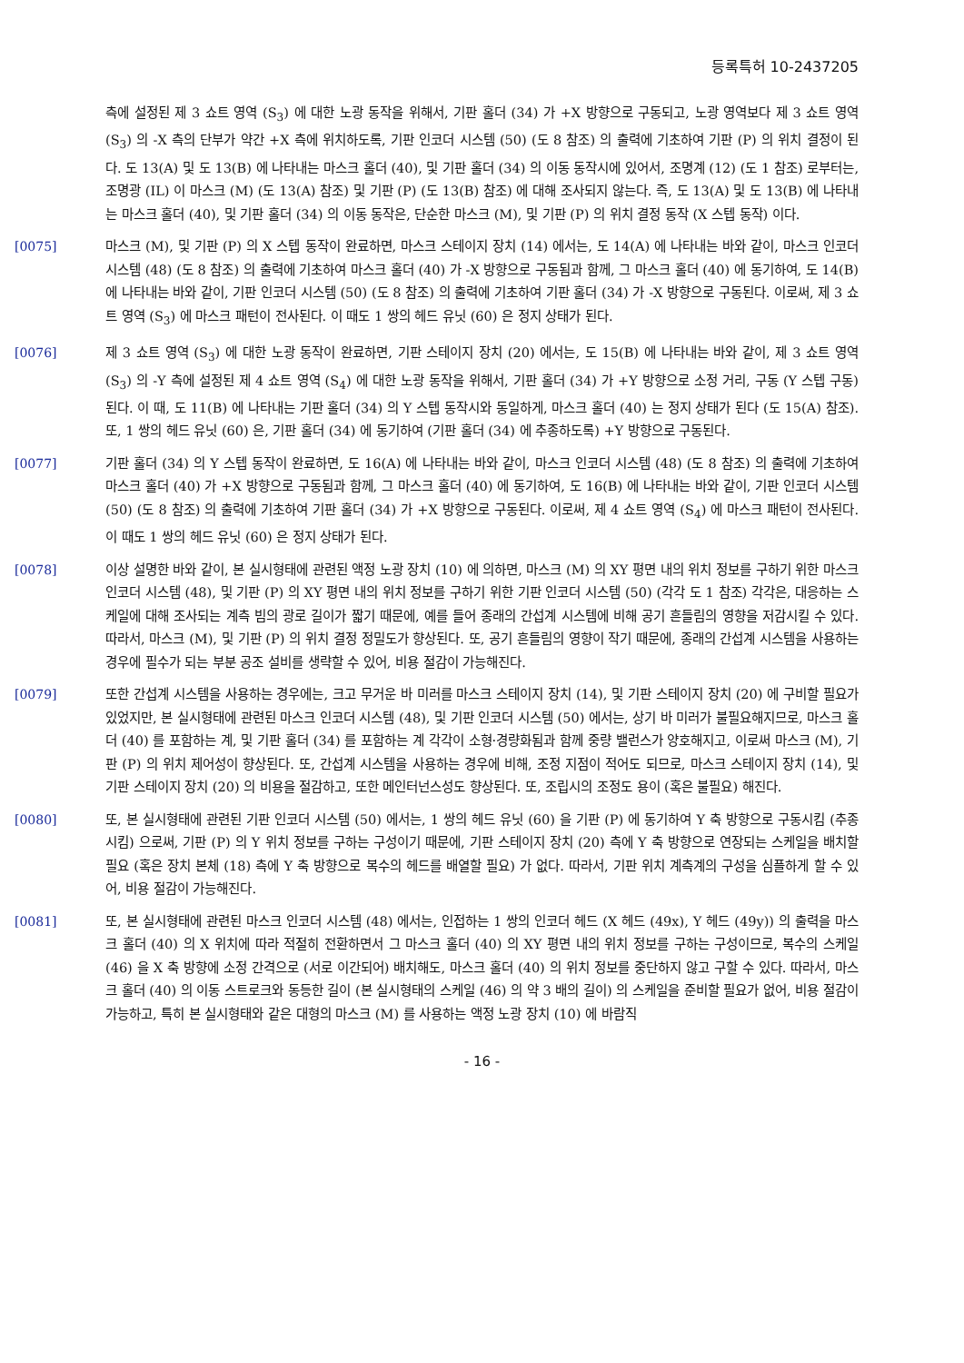등록특허 10-2437205
측에 설정된 제 3 쇼트 영역 (S<sub>3</sub>) 에 대한 노광 동작을 위해서, 기판 홀더 (34) 가 +X 방향으로 구동되고, 노광 영역보다 제 3 쇼트 영역 (S<sub>3</sub>) 의 -X 측의 단부가 약간 +X 측에 위치하도록, 기판 인코더 시스템 (50) (도 8 참조) 의 출력에 기초하여 기판 (P) 의 위치 결정이 된다. 도 13(A) 및 도 13(B) 에 나타내는 마스크 홀더 (40), 및 기판 홀더 (34) 의 이동 동작시에 있어서, 조명계 (12) (도 1 참조) 로부터는, 조명광 (IL) 이 마스크 (M) (도 13(A) 참조) 및 기판 (P) (도 13(B) 참조) 에 대해 조사되지 않는다. 즉, 도 13(A) 및 도 13(B) 에 나타내는 마스크 홀더 (40), 및 기판 홀더 (34) 의 이동 동작은, 단순한 마스크 (M), 및 기판 (P) 의 위치 결정 동작 (X 스텝 동작) 이다.
[0075] 마스크 (M), 및 기판 (P) 의 X 스텝 동작이 완료하면, 마스크 스테이지 장치 (14) 에서는, 도 14(A) 에 나타내는 바와 같이, 마스크 인코더 시스템 (48) (도 8 참조) 의 출력에 기초하여 마스크 홀더 (40) 가 -X 방향으로 구동됨과 함께, 그 마스크 홀더 (40) 에 동기하여, 도 14(B) 에 나타내는 바와 같이, 기판 인코더 시스템 (50) (도 8 참조) 의 출력에 기초하여 기판 홀더 (34) 가 -X 방향으로 구동된다. 이로써, 제 3 쇼트 영역 (S<sub>3</sub>) 에 마스크 패턴이 전사된다. 이 때도 1 쌍의 헤드 유닛 (60) 은 정지 상태가 된다.
[0076] 제 3 쇼트 영역 (S<sub>3</sub>) 에 대한 노광 동작이 완료하면, 기판 스테이지 장치 (20) 에서는, 도 15(B) 에 나타내는 바와 같이, 제 3 쇼트 영역 (S<sub>3</sub>) 의 -Y 측에 설정된 제 4 쇼트 영역 (S<sub>4</sub>) 에 대한 노광 동작을 위해서, 기판 홀더 (34) 가 +Y 방향으로 소정 거리, 구동 (Y 스텝 구동) 된다. 이 때, 도 11(B) 에 나타내는 기판 홀더 (34) 의 Y 스텝 동작시와 동일하게, 마스크 홀더 (40) 는 정지 상태가 된다 (도 15(A) 참조). 또, 1 쌍의 헤드 유닛 (60) 은, 기판 홀더 (34) 에 동기하여 (기판 홀더 (34) 에 추종하도록) +Y 방향으로 구동된다.
[0077] 기판 홀더 (34) 의 Y 스텝 동작이 완료하면, 도 16(A) 에 나타내는 바와 같이, 마스크 인코더 시스템 (48) (도 8 참조) 의 출력에 기초하여 마스크 홀더 (40) 가 +X 방향으로 구동됨과 함께, 그 마스크 홀더 (40) 에 동기하여, 도 16(B) 에 나타내는 바와 같이, 기판 인코더 시스템 (50) (도 8 참조) 의 출력에 기초하여 기판 홀더 (34) 가 +X 방향으로 구동된다. 이로써, 제 4 쇼트 영역 (S<sub>4</sub>) 에 마스크 패턴이 전사된다. 이 때도 1 쌍의 헤드 유닛 (60) 은 정지 상태가 된다.
[0078] 이상 설명한 바와 같이, 본 실시형태에 관련된 액정 노광 장치 (10) 에 의하면, 마스크 (M) 의 XY 평면 내의 위치 정보를 구하기 위한 마스크 인코더 시스템 (48), 및 기판 (P) 의 XY 평면 내의 위치 정보를 구하기 위한 기판 인코더 시스템 (50) (각각 도 1 참조) 각각은, 대응하는 스케일에 대해 조사되는 계측 빔의 광로 길이가 짧기 때문에, 예를 들어 종래의 간섭계 시스템에 비해 공기 흔들림의 영향을 저감시킬 수 있다. 따라서, 마스크 (M), 및 기판 (P) 의 위치 결정 정밀도가 향상된다. 또, 공기 흔들림의 영향이 작기 때문에, 종래의 간섭계 시스템을 사용하는 경우에 필수가 되는 부분 공조 설비를 생략할 수 있어, 비용 절감이 가능해진다.
[0079] 또한 간섭계 시스템을 사용하는 경우에는, 크고 무거운 바 미러를 마스크 스테이지 장치 (14), 및 기판 스테이지 장치 (20) 에 구비할 필요가 있었지만, 본 실시형태에 관련된 마스크 인코더 시스템 (48), 및 기판 인코더 시스템 (50) 에서는, 상기 바 미러가 불필요해지므로, 마스크 홀더 (40) 를 포함하는 계, 및 기판 홀더 (34) 를 포함하는 계 각각이 소형·경량화됨과 함께 중량 밸런스가 양호해지고, 이로써 마스크 (M), 기판 (P) 의 위치 제어성이 향상된다. 또, 간섭계 시스템을 사용하는 경우에 비해, 조정 지점이 적어도 되므로, 마스크 스테이지 장치 (14), 및 기판 스테이지 장치 (20) 의 비용을 절감하고, 또한 메인터넌스성도 향상된다. 또, 조립시의 조정도 용이 (혹은 불필요) 해진다.
[0080] 또, 본 실시형태에 관련된 기판 인코더 시스템 (50) 에서는, 1 쌍의 헤드 유닛 (60) 을 기판 (P) 에 동기하여 Y 축 방향으로 구동시킴 (추종시킴) 으로써, 기판 (P) 의 Y 위치 정보를 구하는 구성이기 때문에, 기판 스테이지 장치 (20) 측에 Y 축 방향으로 연장되는 스케일을 배치할 필요 (혹은 장치 본체 (18) 측에 Y 축 방향으로 복수의 헤드를 배열할 필요) 가 없다. 따라서, 기판 위치 계측계의 구성을 심플하게 할 수 있어, 비용 절감이 가능해진다.
[0081] 또, 본 실시형태에 관련된 마스크 인코더 시스템 (48) 에서는, 인접하는 1 쌍의 인코더 헤드 (X 헤드 (49x), Y 헤드 (49y)) 의 출력을 마스크 홀더 (40) 의 X 위치에 따라 적절히 전환하면서 그 마스크 홀더 (40) 의 XY 평면 내의 위치 정보를 구하는 구성이므로, 복수의 스케일 (46) 을 X 축 방향에 소정 간격으로 (서로 이간되어) 배치해도, 마스크 홀더 (40) 의 위치 정보를 중단하지 않고 구할 수 있다. 따라서, 마스크 홀더 (40) 의 이동 스트로크와 동등한 길이 (본 실시형태의 스케일 (46) 의 약 3 배의 길이) 의 스케일을 준비할 필요가 없어, 비용 절감이 가능하고, 특히 본 실시형태와 같은 대형의 마스크 (M) 를 사용하는 액정 노광 장치 (10) 에 바람직
- 16 -